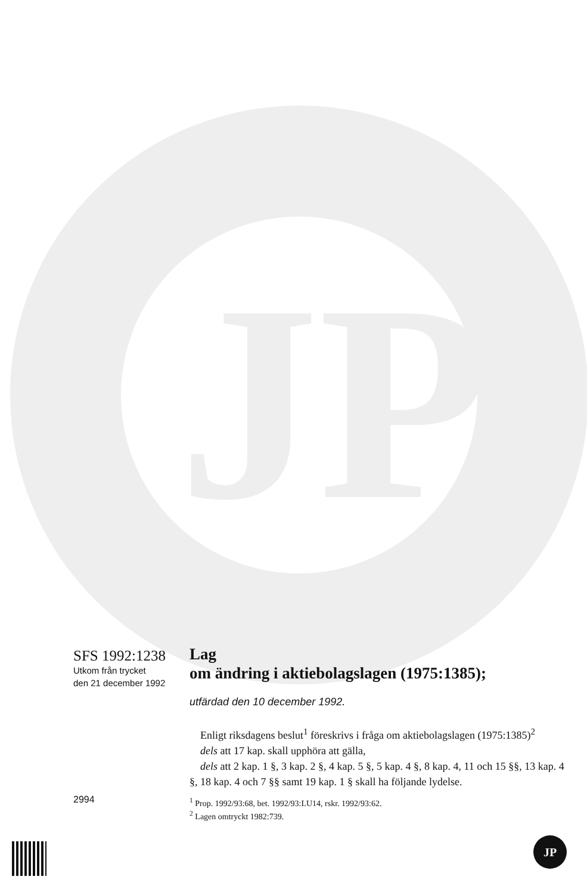JP
SFS 1992:1238
Utkom från trycket
den 21 december 1992
Lag
om ändring i aktiebolagslagen (1975:1385);
utfärdad den 10 december 1992.
Enligt riksdagens beslut<sup>1</sup> föreskrivs i fråga om aktiebolagslagen (1975:1385)<sup>2</sup>
dels att 17 kap. skall upphöra att gälla,
dels att 2 kap. 1 §, 3 kap. 2 §, 4 kap. 5 §, 5 kap. 4 §, 8 kap. 4, 11 och 15 §§, 13 kap. 4 §, 18 kap. 4 och 7 §§ samt 19 kap. 1 § skall ha följande lydelse.
2994
<sup>1</sup> Prop. 1992/93:68, bet. 1992/93:LU14, rskr. 1992/93:62.
<sup>2</sup> Lagen omtryckt 1982:739.
JP